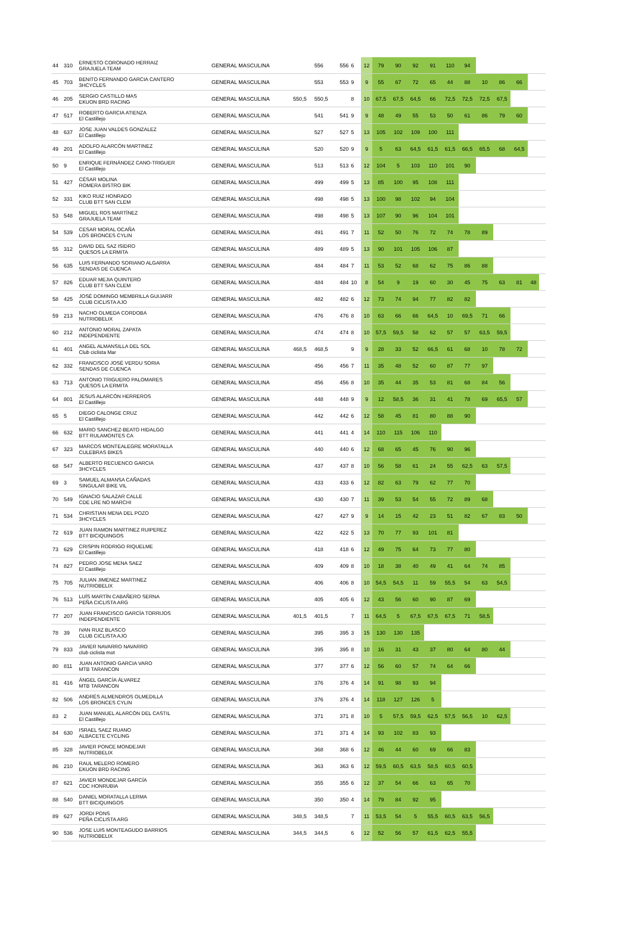| 44 | 310 | ERNESTO CORONADO HERRAIZ GRAJUELA TEAM | GENERAL MASCULINA | | 556 | 556 | 6 | 12 | 79 | 90 | 92 | 91 | 110 | 94 | | | | | | |
| 45 | 703 | BENITO FERNANDO GARCIA CANTERO 3HCYCLES | GENERAL MASCULINA | | 553 | 553 | 9 | 9 | 55 | 67 | 72 | 65 | 44 | 88 | 10 | 86 | 66 | | | |
| 46 | 205 | SERGIO CASTILLO MAS EKUON BRD RACING | GENERAL MASCULINA | 550,5 | 550,5 | | 8 | 10 | 67,5 | 67,5 | 64,5 | 66 | 72,5 | 72,5 | 72,5 | 67,5 | | | | |
| 47 | 517 | ROBERTO GARCIA ATIENZA El Castillejo | GENERAL MASCULINA | | 541 | 541 | 9 | 9 | 48 | 49 | 55 | 53 | 50 | 61 | 86 | 79 | 60 | | | |
| 48 | 637 | JOSE JUAN VALDES GONZALEZ El Castillejo | GENERAL MASCULINA | | 527 | 527 | 5 | 13 | 105 | 102 | 109 | 100 | 111 | | | | | | | |
| 49 | 201 | ADOLFO ALARCÓN MARTINEZ El Castillejo | GENERAL MASCULINA | | 520 | 520 | 9 | 9 | 5 | 63 | 64,5 | 61,5 | 61,5 | 66,5 | 65,5 | 68 | 64,5 | | | |
| 50 | 9 | ENRIQUE FERNÁNDEZ CANO-TRIGUER El Castillejo | GENERAL MASCULINA | | 513 | 513 | 6 | 12 | 104 | 5 | 103 | 110 | 101 | 90 | | | | | | |
| 51 | 427 | CÉSAR MOLINA ROMERA BISTRO BIK | GENERAL MASCULINA | | 499 | 499 | 5 | 13 | 85 | 100 | 95 | 108 | 111 | | | | | | | |
| 52 | 331 | KIKO RUIZ HONRADO CLUB BTT SAN CLEM | GENERAL MASCULINA | | 498 | 498 | 5 | 13 | 100 | 98 | 102 | 94 | 104 | | | | | | | |
| 53 | 548 | MIGUEL ROS MARTÍNEZ GRAJUELA TEAM | GENERAL MASCULINA | | 498 | 498 | 5 | 13 | 107 | 90 | 96 | 104 | 101 | | | | | | | |
| 54 | 539 | CESAR MORAL OCAÑA LOS BRONCES CYLIN | GENERAL MASCULINA | | 491 | 491 | 7 | 11 | 52 | 50 | 76 | 72 | 74 | 78 | 89 | | | | | |
| 55 | 312 | DAVID DEL SAZ ISIDRO QUESOS LA ERMITA | GENERAL MASCULINA | | 489 | 489 | 5 | 13 | 90 | 101 | 105 | 106 | 87 | | | | | | | |
| 56 | 635 | LUIS FERNANDO SORIANO ALGARRA SENDAS DE CUENCA | GENERAL MASCULINA | | 484 | 484 | 7 | 11 | 53 | 52 | 68 | 62 | 75 | 86 | 88 | | | | | |
| 57 | 826 | EDUAR MEJIA QUINTERO CLUB BTT SAN CLEM | GENERAL MASCULINA | | 484 | 484 | 10 | 8 | 54 | 9 | 19 | 60 | 30 | 45 | 75 | 63 | 81 | 48 | | |
| 58 | 425 | JOSÉ DOMINGO MEMBRILLA GUIJARR CLUB CICLISTA AJO | GENERAL MASCULINA | | 482 | 482 | 6 | 12 | 73 | 74 | 94 | 77 | 82 | 82 | | | | | | |
| 59 | 213 | NACHO OLMEDA CORDOBA NUTRIOBELIX | GENERAL MASCULINA | | 476 | 476 | 8 | 10 | 63 | 66 | 66 | 64,5 | 10 | 69,5 | 71 | 66 | | | | |
| 60 | 212 | ANTONIO MORAL ZAPATA INDEPENDIENTE | GENERAL MASCULINA | | 474 | 474 | 8 | 10 | 57,5 | 59,5 | 58 | 62 | 57 | 57 | 63,5 | 59,5 | | | | |
| 61 | 401 | ANGEL ALMANSILLA DEL SOL Club ciclista Mar | GENERAL MASCULINA | 468,5 | 468,5 | | 9 | 9 | 28 | 33 | 52 | 66,5 | 61 | 68 | 10 | 78 | 72 | | | |
| 62 | 332 | FRANCISCO JOSÉ VERDU SORIA SENDAS DE CUENCA | GENERAL MASCULINA | | 456 | 456 | 7 | 11 | 35 | 48 | 52 | 60 | 87 | 77 | 97 | | | | | |
| 63 | 713 | ANTONIO TRIGUERO PALOMARES QUESOS LA ERMITA | GENERAL MASCULINA | | 456 | 456 | 8 | 10 | 35 | 44 | 35 | 53 | 81 | 68 | 84 | 56 | | | | |
| 64 | 801 | JESUS ALARCÓN HERREROS El Castillejo | GENERAL MASCULINA | | 448 | 448 | 9 | 9 | 12 | 58,5 | 36 | 31 | 41 | 78 | 69 | 65,5 | 57 | | | |
| 65 | 5 | DIEGO CALONGE CRUZ El Castillejo | GENERAL MASCULINA | | 442 | 442 | 6 | 12 | 58 | 45 | 81 | 80 | 88 | 90 | | | | | | |
| 66 | 632 | MARIO SANCHEZ-BEATO HIDALGO BTT RULAMONTES CA | GENERAL MASCULINA | | 441 | 441 | 4 | 14 | 110 | 115 | 106 | 110 | | | | | | | | |
| 67 | 323 | MARCOS MONTEALEGRE MORATALLA CULEBRAS BIKES | GENERAL MASCULINA | | 440 | 440 | 6 | 12 | 68 | 65 | 45 | 76 | 90 | 96 | | | | | | |
| 68 | 547 | ALBERTO RECUENCO GARCIA 3HCYCLES | GENERAL MASCULINA | | 437 | 437 | 8 | 10 | 56 | 58 | 61 | 24 | 55 | 62,5 | 63 | 57,5 | | | | |
| 69 | 3 | SAMUEL ALMANSA CAÑADAS SINGULAR BIKE VIL | GENERAL MASCULINA | | 433 | 433 | 6 | 12 | 82 | 63 | 79 | 62 | 77 | 70 | | | | | | |
| 70 | 549 | IGNACIO SALAZAR CALLE CDE LRE NO MARCHI | GENERAL MASCULINA | | 430 | 430 | 7 | 11 | 39 | 53 | 54 | 55 | 72 | 89 | 68 | | | | | |
| 71 | 534 | CHRISTIAN MENA DEL POZO 3HCYCLES | GENERAL MASCULINA | | 427 | 427 | 9 | 9 | 14 | 15 | 42 | 23 | 51 | 82 | 67 | 83 | 50 | | | |
| 72 | 619 | JUAN RAMON MARTINEZ RUIPEREZ BTT BICIQUINGOS | GENERAL MASCULINA | | 422 | 422 | 5 | 13 | 70 | 77 | 93 | 101 | 81 | | | | | | | |
| 73 | 629 | CRISPIN RODRIGO RIQUELME El Castillejo | GENERAL MASCULINA | | 418 | 418 | 6 | 12 | 49 | 75 | 64 | 73 | 77 | 80 | | | | | | |
| 74 | 827 | PEDRO JOSE MENA SAEZ El Castillejo | GENERAL MASCULINA | | 409 | 409 | 8 | 10 | 18 | 38 | 40 | 49 | 41 | 64 | 74 | 85 | | | | |
| 75 | 705 | JULIAN JIMENEZ MARTINEZ NUTRIOBELIX | GENERAL MASCULINA | | 406 | 406 | 8 | 10 | 54,5 | 54,5 | 11 | 59 | 55,5 | 54 | 63 | 54,5 | | | | |
| 76 | 513 | LUÍS MARTÍN CABAÑERO SERNA PEÑA CICLISTA ARG | GENERAL MASCULINA | | 405 | 405 | 6 | 12 | 43 | 56 | 60 | 90 | 87 | 69 | | | | | | |
| 77 | 207 | JUAN FRANCISCO GARCÍA TORRIJOS INDEPENDIENTE | GENERAL MASCULINA | 401,5 | 401,5 | | 7 | 11 | 64,5 | 5 | 67,5 | 67,5 | 67,5 | 71 | 58,5 | | | | | |
| 78 | 39 | IVAN RUIZ BLASCO CLUB CICLISTA AJO | GENERAL MASCULINA | | 395 | 395 | 3 | 15 | 130 | 130 | 135 | | | | | | | | | |
| 79 | 833 | JAVIER NAVARRO NAVARRO club ciclista mot | GENERAL MASCULINA | | 395 | 395 | 8 | 10 | 16 | 31 | 43 | 37 | 80 | 64 | 80 | 44 | | | | |
| 80 | 811 | JUAN ANTONIO GARCIA VARO MTB TARANCON | GENERAL MASCULINA | | 377 | 377 | 6 | 12 | 56 | 60 | 57 | 74 | 64 | 66 | | | | | | |
| 81 | 416 | ÁNGEL GARCÍA ÁLVAREZ MTB TARANCON | GENERAL MASCULINA | | 376 | 376 | 4 | 14 | 91 | 98 | 93 | 94 | | | | | | | | |
| 82 | 506 | ANDRÉS ALMENDROS OLMEDILLA LOS BRONCES CYLIN | GENERAL MASCULINA | | 376 | 376 | 4 | 14 | 118 | 127 | 126 | 5 | | | | | | | | |
| 83 | 2 | JUAN MANUEL ALARCÓN DEL CASTIL El Castillejo | GENERAL MASCULINA | | 371 | 371 | 8 | 10 | 5 | 57,5 | 59,5 | 62,5 | 57,5 | 56,5 | 10 | 62,5 | | | | |
| 84 | 630 | ISRAEL SAEZ RUANO ALBACETE CYCLING | GENERAL MASCULINA | | 371 | 371 | 4 | 14 | 93 | 102 | 83 | 93 | | | | | | | | |
| 85 | 328 | JAVIER PONCE MONDEJAR NUTRIOBELIX | GENERAL MASCULINA | | 368 | 368 | 6 | 12 | 46 | 44 | 60 | 69 | 66 | 83 | | | | | | |
| 86 | 210 | RAUL MELERO ROMERO EKUON BRD RACING | GENERAL MASCULINA | | 363 | 363 | 6 | 12 | 59,5 | 60,5 | 63,5 | 58,5 | 60,5 | 60,5 | | | | | | |
| 87 | 621 | JAVIER MONDEJAR GARCÍA CDC HONRUBIA | GENERAL MASCULINA | | 355 | 355 | 6 | 12 | 37 | 54 | 66 | 63 | 65 | 70 | | | | | | |
| 88 | 540 | DANIEL MORATALLA LERMA BTT BICIQUINGOS | GENERAL MASCULINA | | 350 | 350 | 4 | 14 | 79 | 84 | 92 | 95 | | | | | | | | |
| 89 | 627 | JORDI PONS PEÑA CICLISTA ARG | GENERAL MASCULINA | 348,5 | 348,5 | | 7 | 11 | 53,5 | 54 | 5 | 55,5 | 60,5 | 63,5 | 56,5 | | | | | |
| 90 | 536 | JOSE LUIS MONTEAGUDO BARRIOS NUTRIOBELIX | GENERAL MASCULINA | 344,5 | 344,5 | | 6 | 12 | 52 | 56 | 57 | 61,5 | 62,5 | 55,5 | | | | | | |